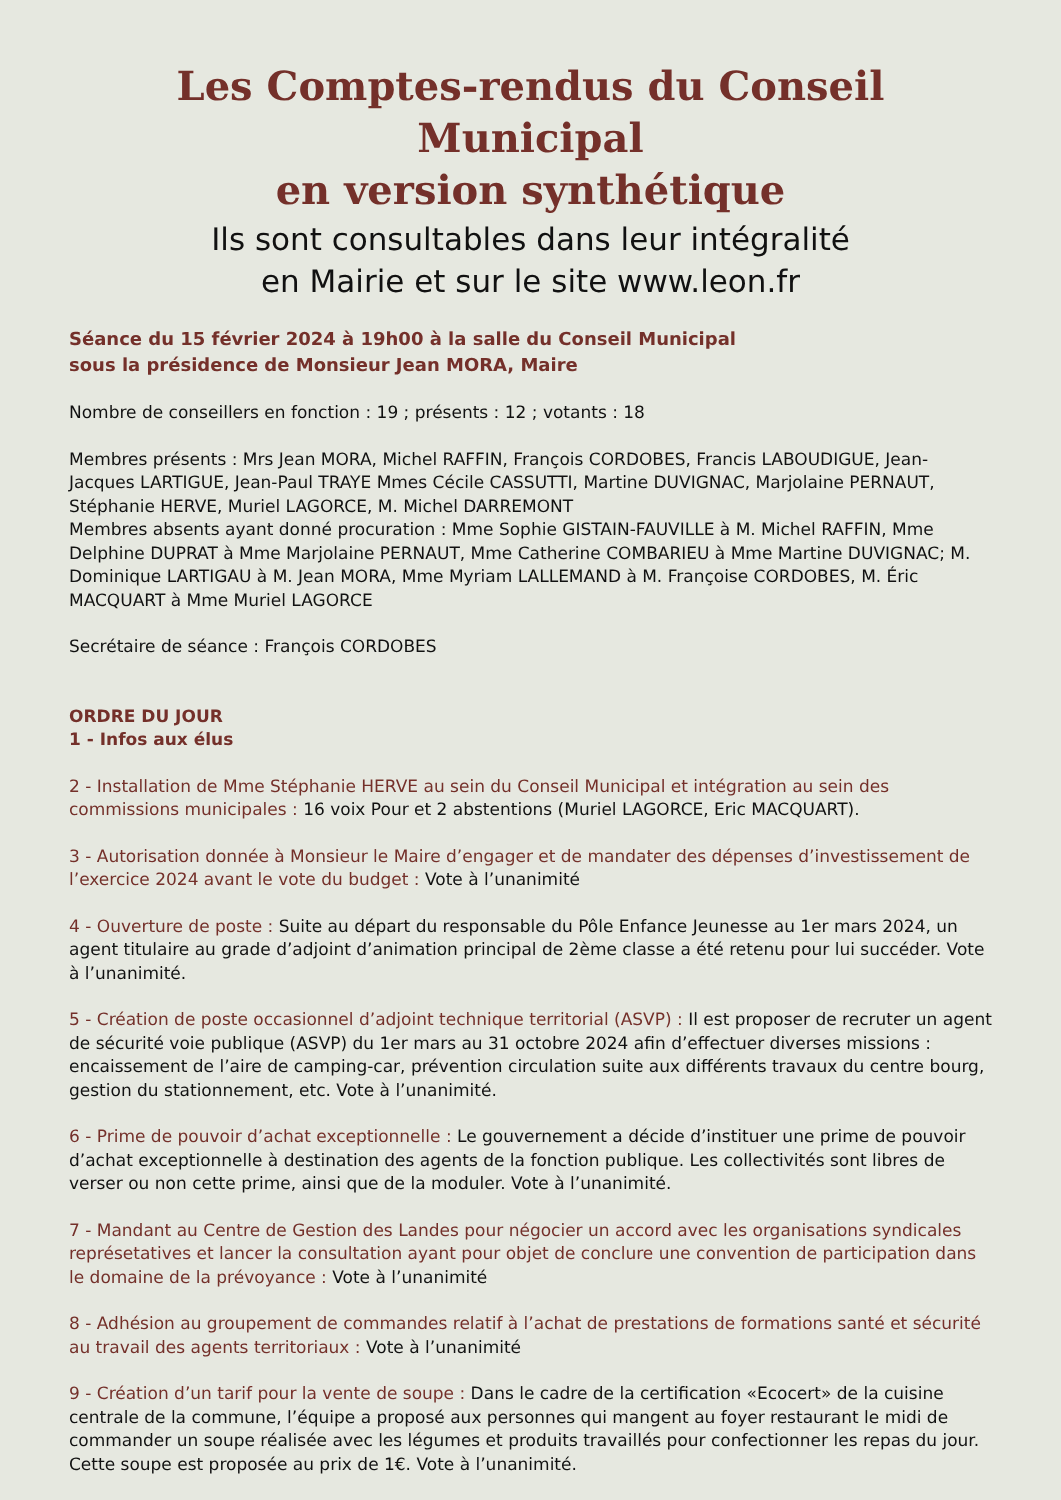Les Comptes-rendus du Conseil Municipal
en version synthétique
Ils sont consultables dans leur intégralité
en Mairie et sur le site www.leon.fr
Séance du 15 février 2024 à 19h00 à la salle du Conseil Municipal
sous la présidence de Monsieur Jean MORA, Maire
Nombre de conseillers en fonction : 19 ; présents : 12 ; votants : 18
Membres présents : Mrs Jean MORA, Michel RAFFIN, François CORDOBES, Francis LABOUDIGUE, Jean-Jacques LARTIGUE, Jean-Paul TRAYE Mmes Cécile CASSUTTI, Martine DUVIGNAC, Marjolaine PERNAUT, Stéphanie HERVE, Muriel LAGORCE, M. Michel DARREMONT
Membres absents ayant donné procuration : Mme Sophie GISTAIN-FAUVILLE à M. Michel RAFFIN, Mme Delphine DUPRAT à Mme Marjolaine PERNAUT, Mme Catherine COMBARIEU à Mme Martine DUVIGNAC; M. Dominique LARTIGAU à M. Jean MORA, Mme Myriam LALLEMAND à M. Françoise CORDOBES, M. Éric MACQUART à Mme Muriel LAGORCE
Secrétaire de séance : François CORDOBES
ORDRE DU JOUR
1 - Infos aux élus
2 - Installation de Mme Stéphanie HERVE au sein du Conseil Municipal et intégration au sein des commissions municipales : 16 voix Pour et 2 abstentions (Muriel LAGORCE, Eric MACQUART).
3 - Autorisation donnée à Monsieur le Maire d’engager et de mandater des dépenses d’investissement de l’exercice 2024 avant le vote du budget : Vote à l’unanimité
4 - Ouverture de poste : Suite au départ du responsable du Pôle Enfance Jeunesse au 1er mars 2024, un agent titulaire au grade d’adjoint d’animation principal de 2ème classe a été retenu pour lui succéder. Vote à l’unanimité.
5 - Création de poste occasionnel d’adjoint technique territorial (ASVP) : Il est proposer de recruter un agent de sécurité voie publique (ASVP) du 1er mars au 31 octobre 2024 afin d’effectuer diverses missions : encaissement de l’aire de camping-car, prévention circulation suite aux différents travaux du centre bourg, gestion du stationnement, etc. Vote à l’unanimité.
6 - Prime de pouvoir d’achat exceptionnelle : Le gouvernement a décide d’instituer une prime de pouvoir d’achat exceptionnelle à destination des agents de la fonction publique. Les collectivités sont libres de verser ou non cette prime, ainsi que de la moduler. Vote à l’unanimité.
7 - Mandant au Centre de Gestion des Landes pour négocier un accord avec les organisations syndicales représetatives et lancer la consultation ayant pour objet de conclure une convention de participation dans le domaine de la prévoyance : Vote à l’unanimité
8 - Adhésion au groupement de commandes relatif à l’achat de prestations de formations santé et sécurité au travail des agents territoriaux : Vote à l’unanimité
9 - Création d’un tarif pour la vente de soupe : Dans le cadre de la certification «Ecocert» de la cuisine centrale de la commune, l’équipe a proposé aux personnes qui mangent au foyer restaurant le midi de commander un soupe réalisée avec les légumes et produits travaillés pour confectionner les repas du jour. Cette soupe est proposée au prix de 1€. Vote à l’unanimité.